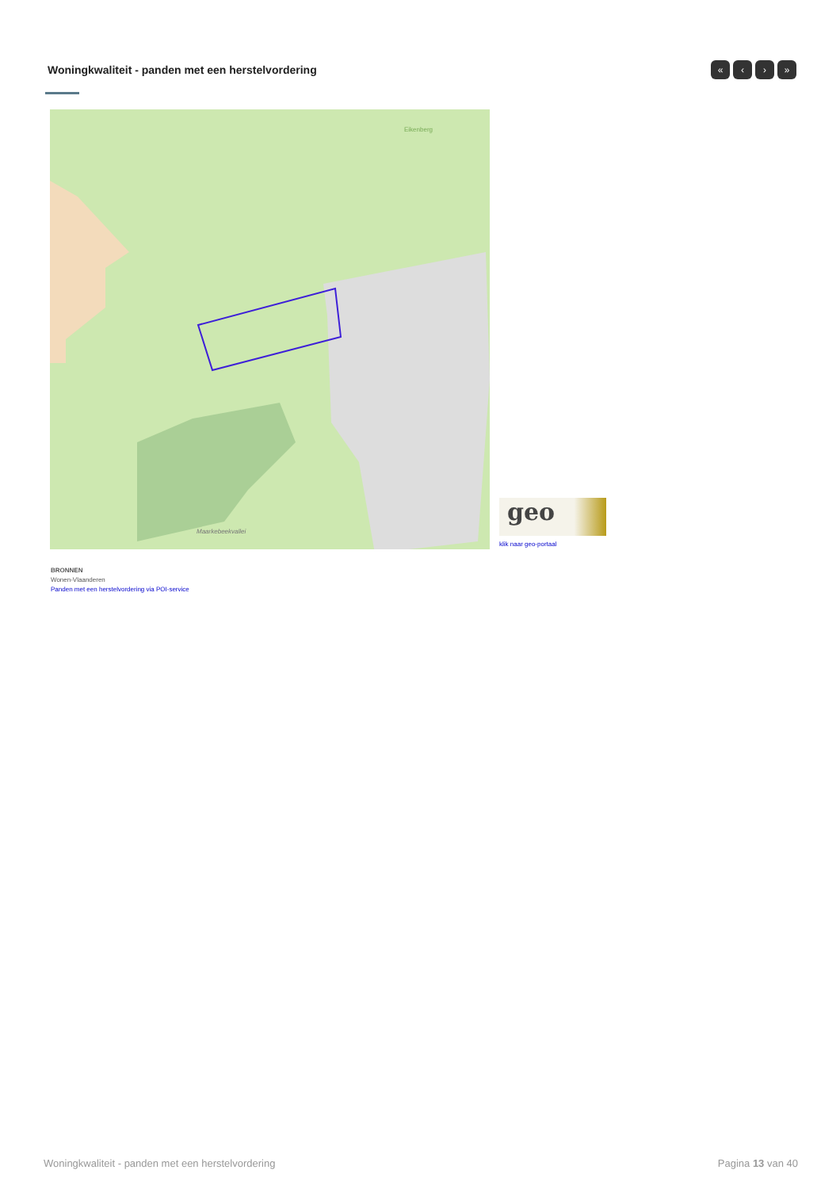Woningkwaliteit - panden met een herstelvordering
« ‹ › »
Eikenberg
Maarkebeekvallei
geo
klik naar geo-portaal
BRONNEN
Wonen-Vlaanderen
Panden met een herstelvordering via POI-service
Woningkwaliteit - panden met een herstelvordering Pagina 13 van 40